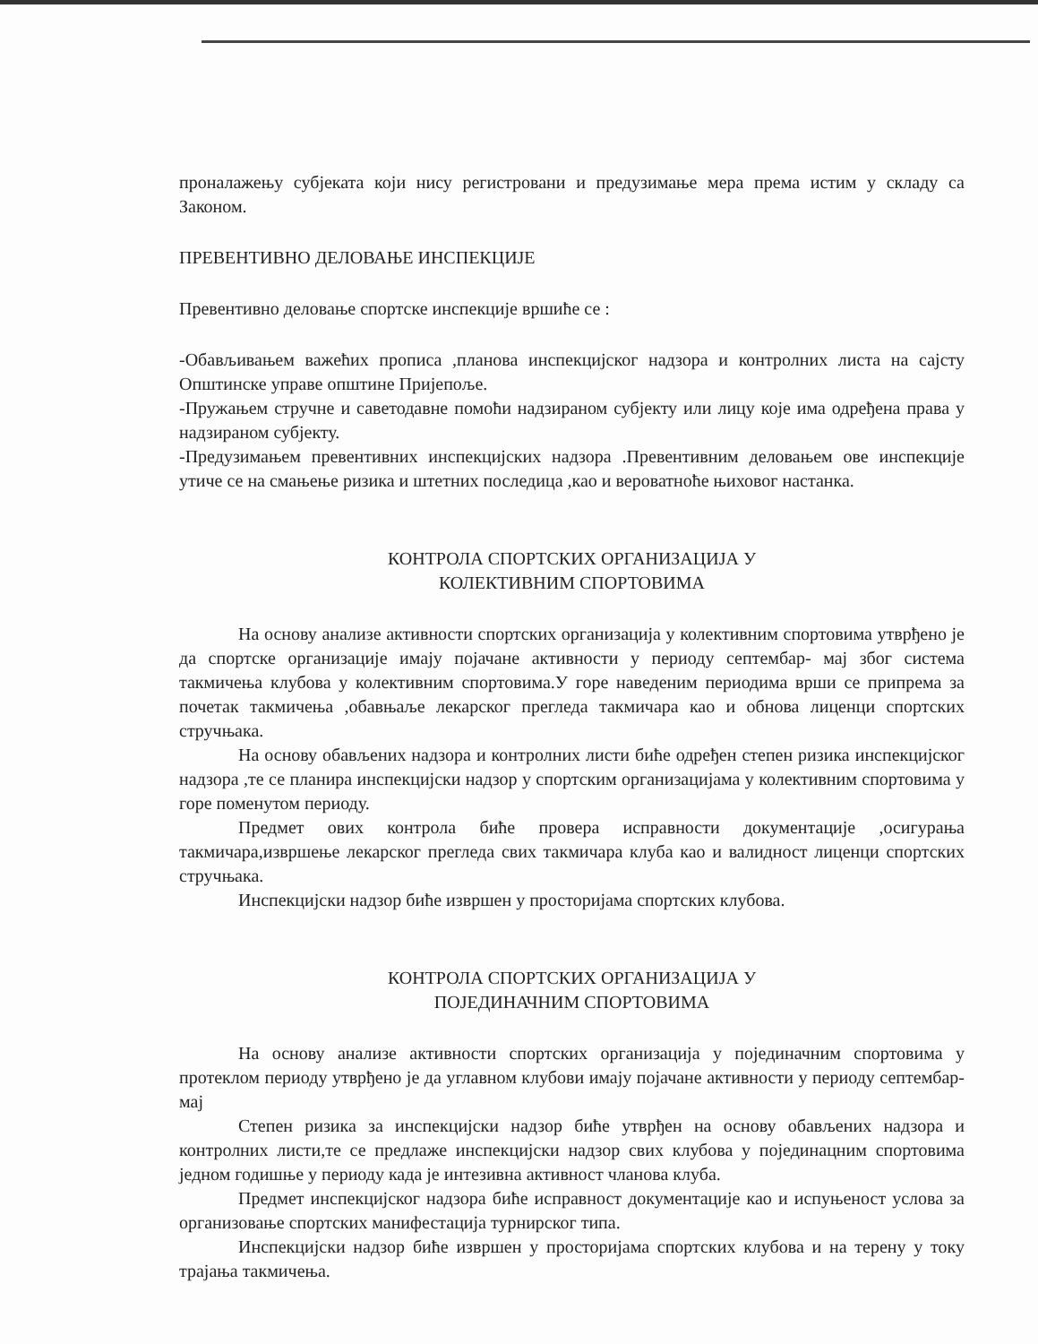проналажењу субјеката који нису регистровани и предузимање мера према истим у складу са Законом.
ПРЕВЕНТИВНО ДЕЛОВАЊЕ ИНСПЕКЦИЈЕ
Превентивно деловање спортске инспекције вршиће се :
-Обављивањем важећих прописа ,планова инспекцијског надзора и контролних листа на сајсту Општинске управе општине Пријепоље.
-Пружањем стручне и саветодавне помоћи надзираном субјекту или лицу које има одређена права у надзираном субјекту.
-Предузимањем превентивних инспекцијских надзора .Превентивним деловањем ове инспекције утиче се на смањење ризика и штетних последица ,као и вероватноће њиховог настанка.
КОНТРОЛА СПОРТСКИХ ОРГАНИЗАЦИЈА У
КОЛЕКТИВНИМ СПОРТОВИМА
На основу анализе активности спортских организација у колективним спортовима утврђено је да спортске организације имају појачане активности у периоду септембар- мај због система такмичења клубова у колективним спортовима.У горе наведеним периодима врши се припрема за почетак такмичења ,обавњаље лекарског прегледа такмичара као и обнова лиценци спортских стручњака.
На основу обављених надзора и контролних листи биће одређен степен ризика инспекцијског надзора ,те се планира инспекцијски надзор у спортским организацијама у колективним спортовима у горе поменутом периоду.
Предмет ових контрола биће провера исправности документације ,осигурања такмичара,извршење лекарског прегледа свих такмичара клуба као и валидност лиценци спортских стручњака.
Инспекцијски надзор биће извршен у просторијама спортских клубова.
КОНТРОЛА СПОРТСКИХ ОРГАНИЗАЦИЈА У
ПОЈЕДИНАЧНИМ СПОРТОВИМА
На основу анализе активности спортских организација у појединачним спортовима у протеклом периоду утврђено је да углавном клубови имају појачане активности у периоду септембар- мај
Степен ризика за инспекцијски надзор биће утврђен на основу обављених надзора и контролних листи,те се предлаже инспекцијски надзор свих клубова у појединацним спортовима једном годишње у периоду када је интезивна активност чланова клуба.
Предмет инспекцијског надзора биће исправност документације као и испуњеност услова за организовање спортских манифестација турнирског типа.
Инспекцијски надзор биће извршен у просторијама спортских клубова и на терену у току трајања такмичења.